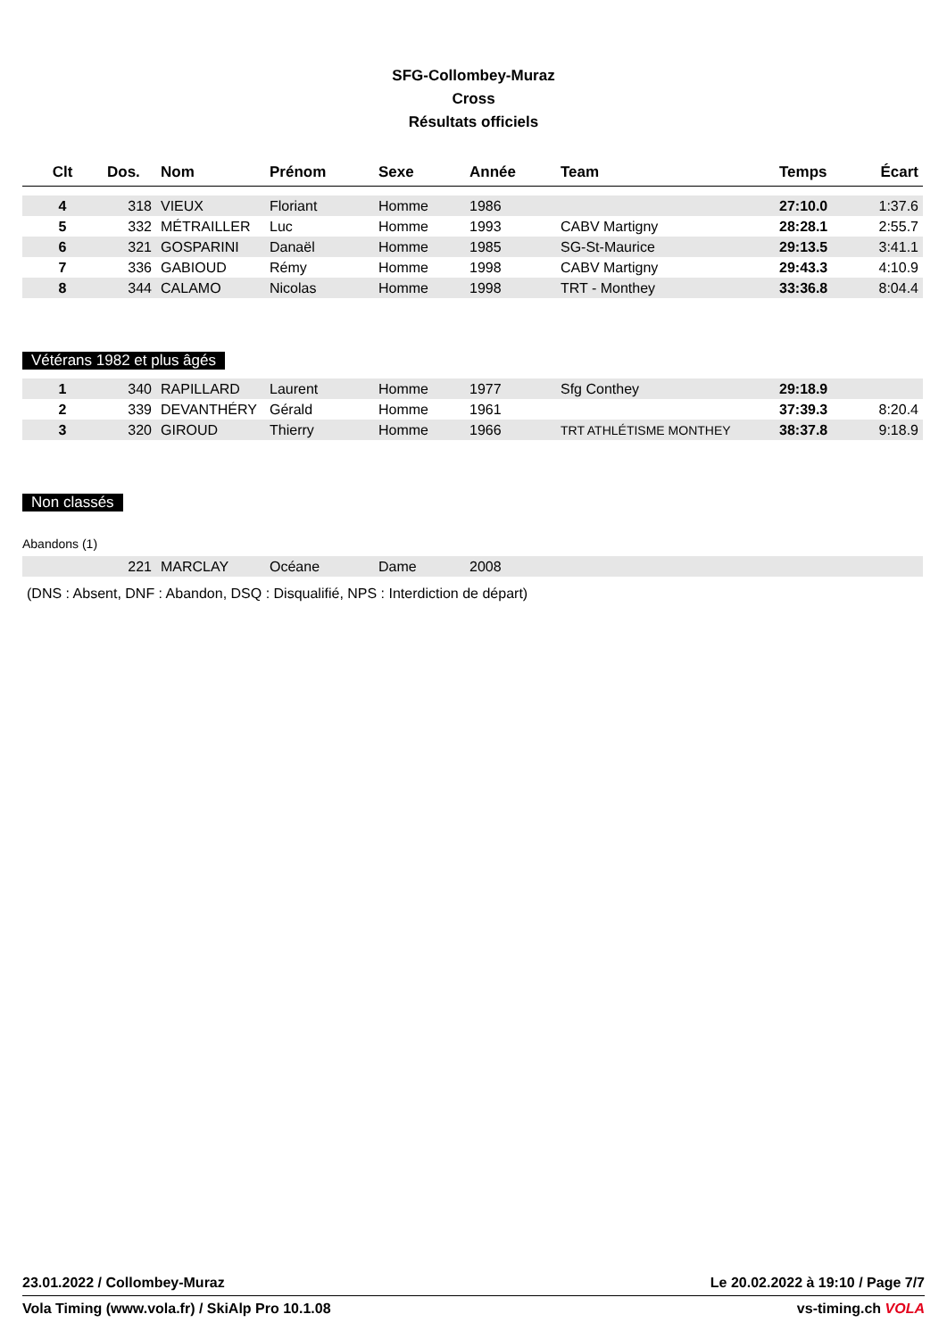SFG-Collombey-Muraz
Cross
Résultats officiels
| Clt | Dos. | Nom | Prénom | Sexe | Année | Team | Temps | Écart |
| --- | --- | --- | --- | --- | --- | --- | --- | --- |
| 4 | 318 | VIEUX | Floriant | Homme | 1986 | | 27:10.0 | 1:37.6 |
| 5 | 332 | MÉTRAILLER | Luc | Homme | 1993 | CABV Martigny | 28:28.1 | 2:55.7 |
| 6 | 321 | GOSPARINI | Danaël | Homme | 1985 | SG-St-Maurice | 29:13.5 | 3:41.1 |
| 7 | 336 | GABIOUD | Rémy | Homme | 1998 | CABV Martigny | 29:43.3 | 4:10.9 |
| 8 | 344 | CALAMO | Nicolas | Homme | 1998 | TRT - Monthey | 33:36.8 | 8:04.4 |
Vétérans 1982 et plus âgés
| 1 | 340 | RAPILLARD | Laurent | Homme | 1977 | Sfg Conthey | 29:18.9 | |
| 2 | 339 | DEVANTHÉRY | Gérald | Homme | 1961 | | 37:39.3 | 8:20.4 |
| 3 | 320 | GIROUD | Thierry | Homme | 1966 | TRT ATHLÉTISME MONTHEY | 38:37.8 | 9:18.9 |
Non classés
Abandons (1)
| | 221 | MARCLAY | Océane | Dame | 2008 | |
(DNS : Absent, DNF : Abandon, DSQ : Disqualifié, NPS : Interdiction de départ)
23.01.2022 / Collombey-Muraz Le 20.02.2022 à 19:10 / Page 7/7
Vola Timing (www.vola.fr) / SkiAlp Pro 10.1.08 vs-timing.ch VOLA